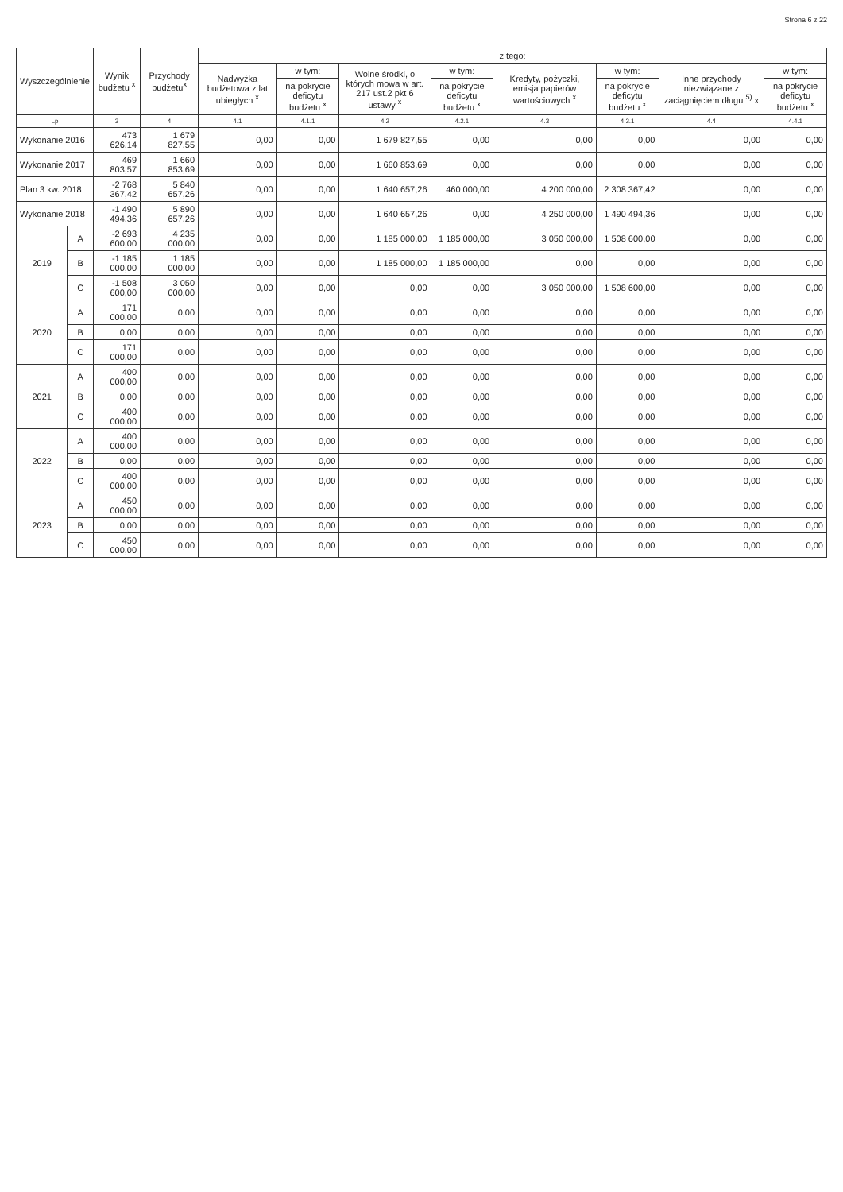Strona 6 z 22
| Wyszczególnienie | | Wynik budżetu <sup>x</sup> | Przychody budżetu<sup>x</sup> | z tego: | | | | | | | |
| --- | --- | --- | --- | --- | --- | --- | --- | --- | --- | --- | --- |
| | | | | Nadwyżka budżetowa z lat ubiegłych <sup>x</sup> | w tym: | Wolne środki, o których mowa w art. 217 ust.2 pkt 6 ustawy <sup>x</sup> | w tym: | Kredyty, pożyczki, emisja papierów wartościowych <sup>x</sup> | w tym: | Inne przychody niezwiązane z zaciągnięciem długu <sup>5)</sup> x | w tym: |
| | | | | | na pokrycie deficytu budżetu <sup>x</sup> | | na pokrycie deficytu budżetu <sup>x</sup> | | na pokrycie deficytu budżetu <sup>x</sup> | | na pokrycie deficytu budżetu <sup>x</sup> |
| Lp | | 3 | 4 | 4.1 | 4.1.1 | 4.2 | 4.2.1 | 4.3 | 4.3.1 | 4.4 | 4.4.1 |
| Wykonanie 2016 | | 473 626,14 | 1 679 827,55 | 0,00 | 0,00 | 1 679 827,55 | 0,00 | 0,00 | 0,00 | 0,00 | 0,00 |
| Wykonanie 2017 | | 469 803,57 | 1 660 853,69 | 0,00 | 0,00 | 1 660 853,69 | 0,00 | 0,00 | 0,00 | 0,00 | 0,00 |
| Plan 3 kw. 2018 | | -2 768 367,42 | 5 840 657,26 | 0,00 | 0,00 | 1 640 657,26 | 460 000,00 | 4 200 000,00 | 2 308 367,42 | 0,00 | 0,00 |
| Wykonanie 2018 | | -1 490 494,36 | 5 890 657,26 | 0,00 | 0,00 | 1 640 657,26 | 0,00 | 4 250 000,00 | 1 490 494,36 | 0,00 | 0,00 |
| 2019 | A | -2 693 600,00 | 4 235 000,00 | 0,00 | 0,00 | 1 185 000,00 | 1 185 000,00 | 3 050 000,00 | 1 508 600,00 | 0,00 | 0,00 |
| | B | -1 185 000,00 | 1 185 000,00 | 0,00 | 0,00 | 1 185 000,00 | 1 185 000,00 | 0,00 | 0,00 | 0,00 | 0,00 |
| | C | -1 508 600,00 | 3 050 000,00 | 0,00 | 0,00 | 0,00 | 0,00 | 3 050 000,00 | 1 508 600,00 | 0,00 | 0,00 |
| 2020 | A | 171 000,00 | 0,00 | 0,00 | 0,00 | 0,00 | 0,00 | 0,00 | 0,00 | 0,00 | 0,00 |
| | B | 0,00 | 0,00 | 0,00 | 0,00 | 0,00 | 0,00 | 0,00 | 0,00 | 0,00 | 0,00 |
| | C | 171 000,00 | 0,00 | 0,00 | 0,00 | 0,00 | 0,00 | 0,00 | 0,00 | 0,00 | 0,00 |
| 2021 | A | 400 000,00 | 0,00 | 0,00 | 0,00 | 0,00 | 0,00 | 0,00 | 0,00 | 0,00 | 0,00 |
| | B | 0,00 | 0,00 | 0,00 | 0,00 | 0,00 | 0,00 | 0,00 | 0,00 | 0,00 | 0,00 |
| | C | 400 000,00 | 0,00 | 0,00 | 0,00 | 0,00 | 0,00 | 0,00 | 0,00 | 0,00 | 0,00 |
| 2022 | A | 400 000,00 | 0,00 | 0,00 | 0,00 | 0,00 | 0,00 | 0,00 | 0,00 | 0,00 | 0,00 |
| | B | 0,00 | 0,00 | 0,00 | 0,00 | 0,00 | 0,00 | 0,00 | 0,00 | 0,00 | 0,00 |
| | C | 400 000,00 | 0,00 | 0,00 | 0,00 | 0,00 | 0,00 | 0,00 | 0,00 | 0,00 | 0,00 |
| 2023 | A | 450 000,00 | 0,00 | 0,00 | 0,00 | 0,00 | 0,00 | 0,00 | 0,00 | 0,00 | 0,00 |
| | B | 0,00 | 0,00 | 0,00 | 0,00 | 0,00 | 0,00 | 0,00 | 0,00 | 0,00 | 0,00 |
| | C | 450 000,00 | 0,00 | 0,00 | 0,00 | 0,00 | 0,00 | 0,00 | 0,00 | 0,00 | 0,00 |